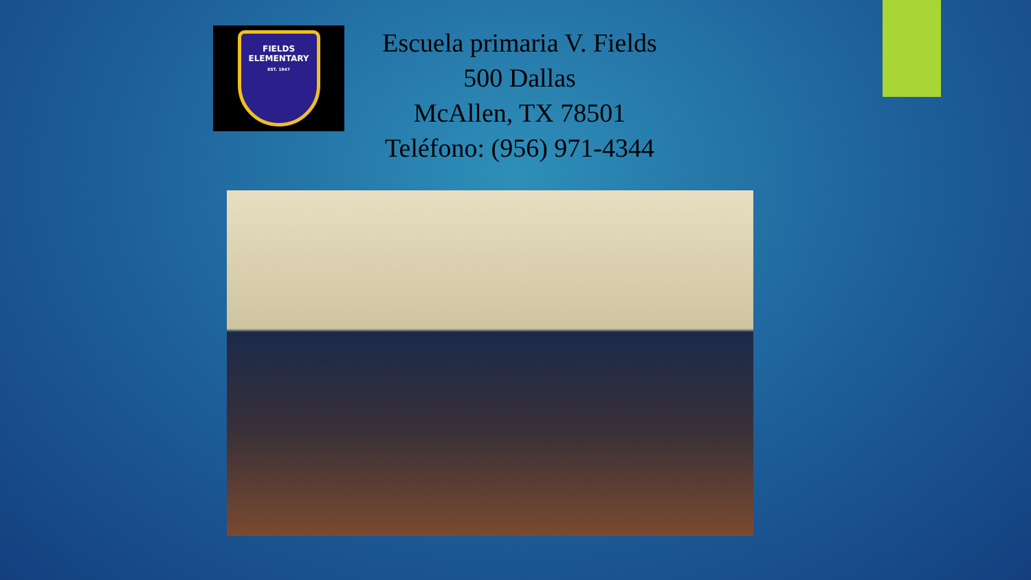FIELDS
ELEMENTARY
EST. 1947
Escuela primaria V. Fields
500 Dallas
McAllen, TX 78501
Teléfono: (956) 971-4344